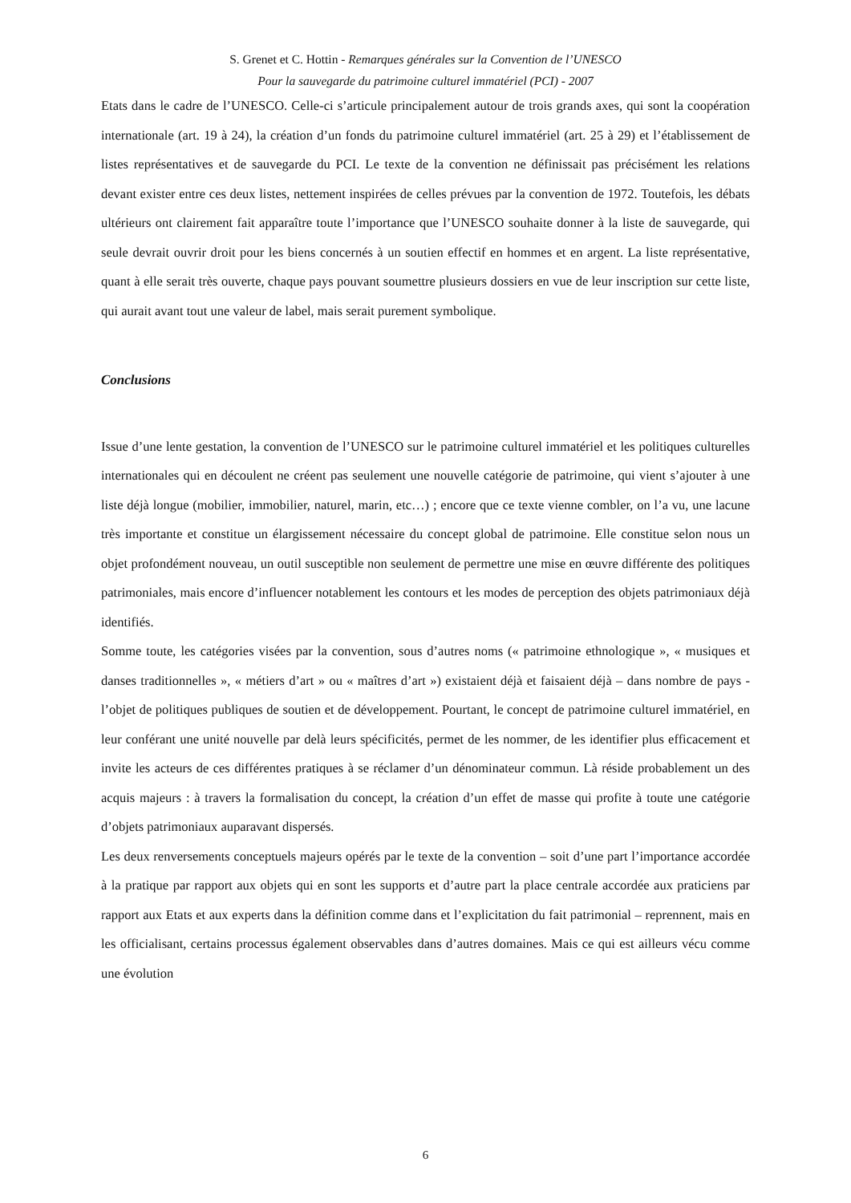S. Grenet et C. Hottin - Remarques générales sur la Convention de l’UNESCO
Pour la sauvegarde du patrimoine culturel immatériel (PCI) - 2007
Etats dans le cadre de l’UNESCO. Celle-ci s’articule principalement autour de trois grands axes, qui sont la coopération internationale (art. 19 à 24), la création d’un fonds du patrimoine culturel immatériel (art. 25 à 29) et l’établissement de listes représentatives et de sauvegarde du PCI. Le texte de la convention ne définissait pas précisément les relations devant exister entre ces deux listes, nettement inspirées de celles prévues par la convention de 1972. Toutefois, les débats ultérieurs ont clairement fait apparaître toute l’importance que l’UNESCO souhaite donner à la liste de sauvegarde, qui seule devrait ouvrir droit pour les biens concernés à un soutien effectif en hommes et en argent. La liste représentative, quant à elle serait très ouverte, chaque pays pouvant soumettre plusieurs dossiers en vue de leur inscription sur cette liste, qui aurait avant tout une valeur de label, mais serait purement symbolique.
Conclusions
Issue d’une lente gestation, la convention de l’UNESCO sur le patrimoine culturel immatériel et les politiques culturelles internationales qui en découlent ne créent pas seulement une nouvelle catégorie de patrimoine, qui vient s’ajouter à une liste déjà longue (mobilier, immobilier, naturel, marin, etc…) ; encore que ce texte vienne combler, on l’a vu, une lacune très importante et constitue un élargissement nécessaire du concept global de patrimoine. Elle constitue selon nous un objet profondément nouveau, un outil susceptible non seulement de permettre une mise en œuvre différente des politiques patrimoniales, mais encore d’influencer notablement les contours et les modes de perception des objets patrimoniaux déjà identifiés.
Somme toute, les catégories visées par la convention, sous d’autres noms (« patrimoine ethnologique », « musiques et danses traditionnelles », « métiers d’art » ou « maîtres d’art ») existaient déjà et faisaient déjà – dans nombre de pays - l’objet de politiques publiques de soutien et de développement. Pourtant, le concept de patrimoine culturel immatériel, en leur conférant une unité nouvelle par delà leurs spécificités, permet de les nommer, de les identifier plus efficacement et invite les acteurs de ces différentes pratiques à se réclamer d’un dénominateur commun. Là réside probablement un des acquis majeurs : à travers la formalisation du concept, la création d’un effet de masse qui profite à toute une catégorie d’objets patrimoniaux auparavant dispersés.
Les deux renversements conceptuels majeurs opérés par le texte de la convention – soit d’une part l’importance accordée à la pratique par rapport aux objets qui en sont les supports et d’autre part la place centrale accordée aux praticiens par rapport aux Etats et aux experts dans la définition comme dans et l’explicitation du fait patrimonial – reprennent, mais en les officialisant, certains processus également observables dans d’autres domaines. Mais ce qui est ailleurs vécu comme une évolution
6